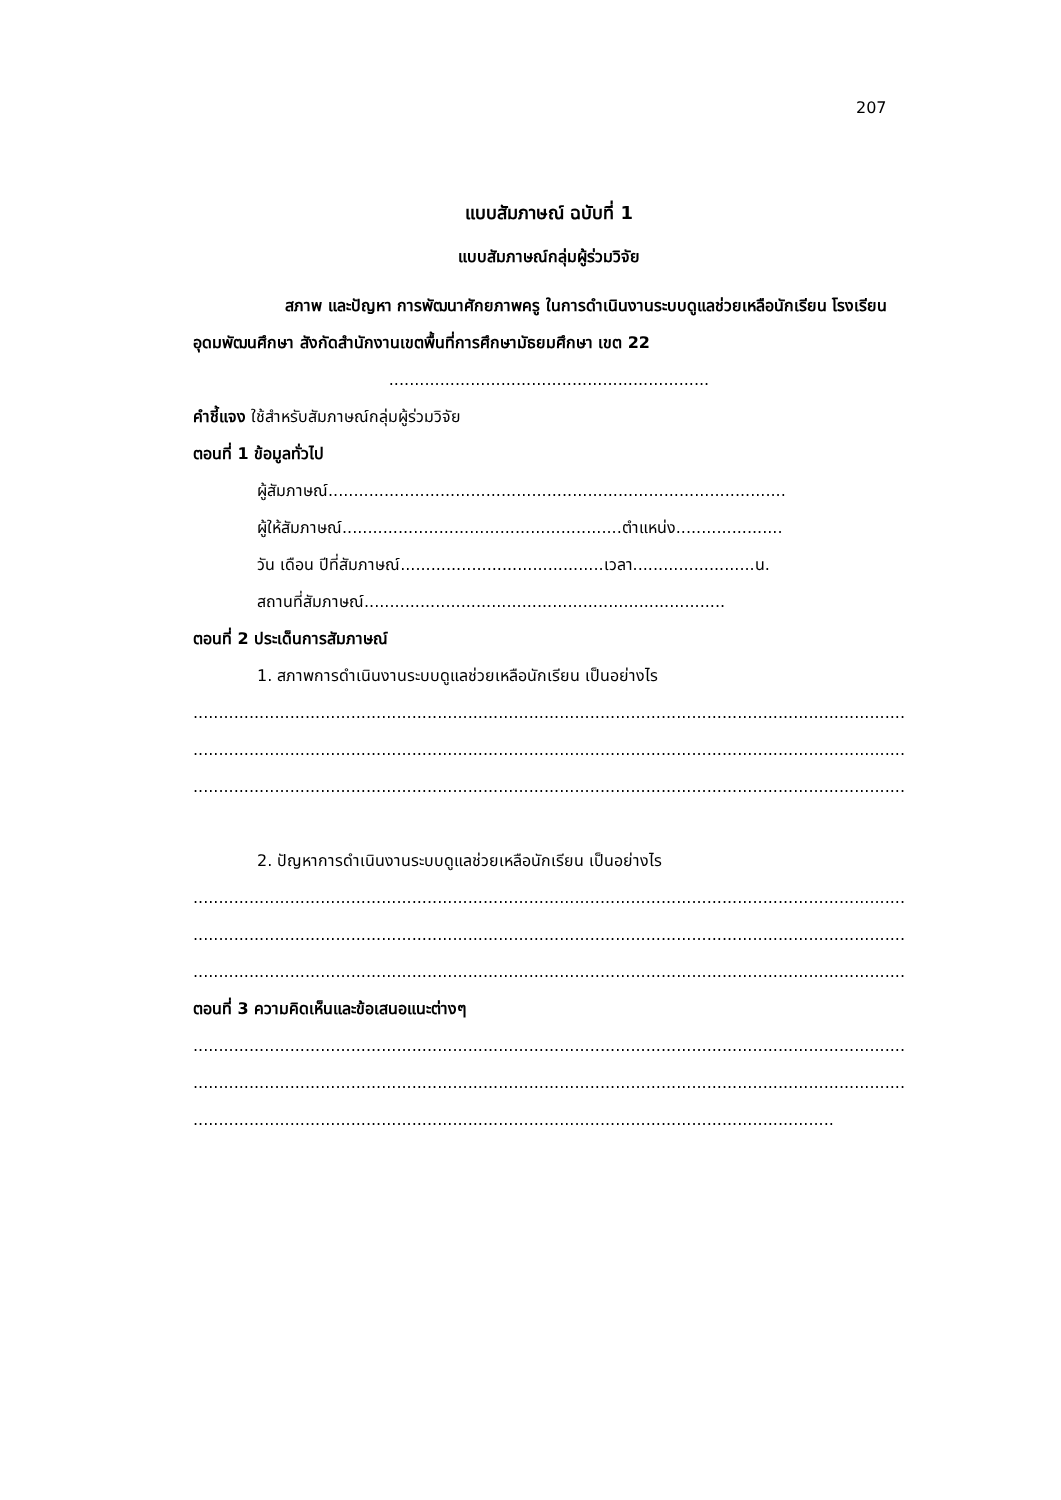207
แบบสัมภาษณ์ ฉบับที่ 1
แบบสัมภาษณ์กลุ่มผู้ร่วมวิจัย
สภาพ และปัญหา การพัฒนาศักยภาพครู ในการดำเนินงานระบบดูแลช่วยเหลือนักเรียน โรงเรียนอุดมพัฒนศึกษา สังกัดสำนักงานเขตพื้นที่การศึกษามัธยมศึกษา เขต 22
...............................................................
คำชี้แจง ใช้สำหรับสัมภาษณ์กลุ่มผู้ร่วมวิจัย
ตอนที่ 1 ข้อมูลทั่วไป
ผู้สัมภาษณ์..........................................................................................
ผู้ให้สัมภาษณ์.......................................................ตำแหน่ง.....................
วัน เดือน ปีที่สัมภาษณ์........................................เวลา........................น.
สถานที่สัมภาษณ์.......................................................................
ตอนที่ 2 ประเด็นการสัมภาษณ์
1. สภาพการดำเนินงานระบบดูแลช่วยเหลือนักเรียน เป็นอย่างไร
............................................................................................................................................
............................................................................................................................................
............................................................................................................................................
2. ปัญหาการดำเนินงานระบบดูแลช่วยเหลือนักเรียน เป็นอย่างไร
............................................................................................................................................
............................................................................................................................................
............................................................................................................................................
ตอนที่ 3 ความคิดเห็นและข้อเสนอแนะต่างๆ
............................................................................................................................................
............................................................................................................................................
............................................................................................................................................